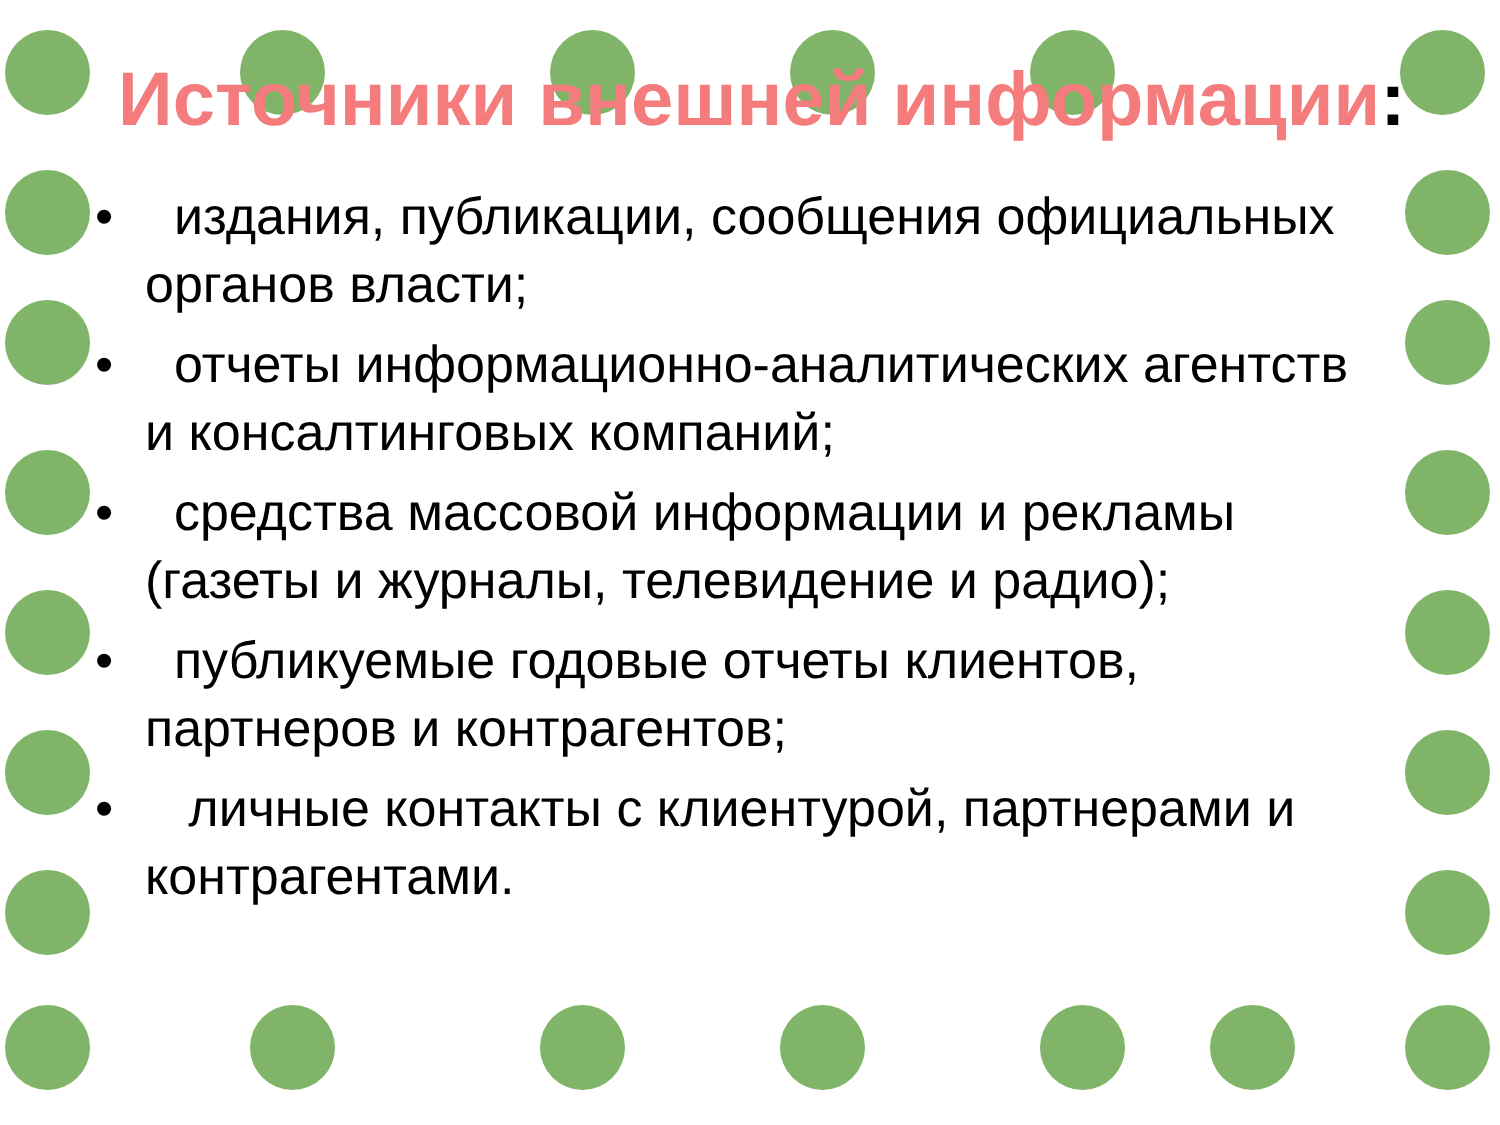Источники внешней информации:
• издания, публикации, сообщения официальных органов власти;
• отчеты информационно-аналитических агентств и консалтинговых компаний;
• средства массовой информации и рекламы (газеты и журналы, телевидение и радио);
• публикуемые годовые отчеты клиентов, партнеров и контрагентов;
• личные контакты с клиентурой, партнерами и контрагентами.